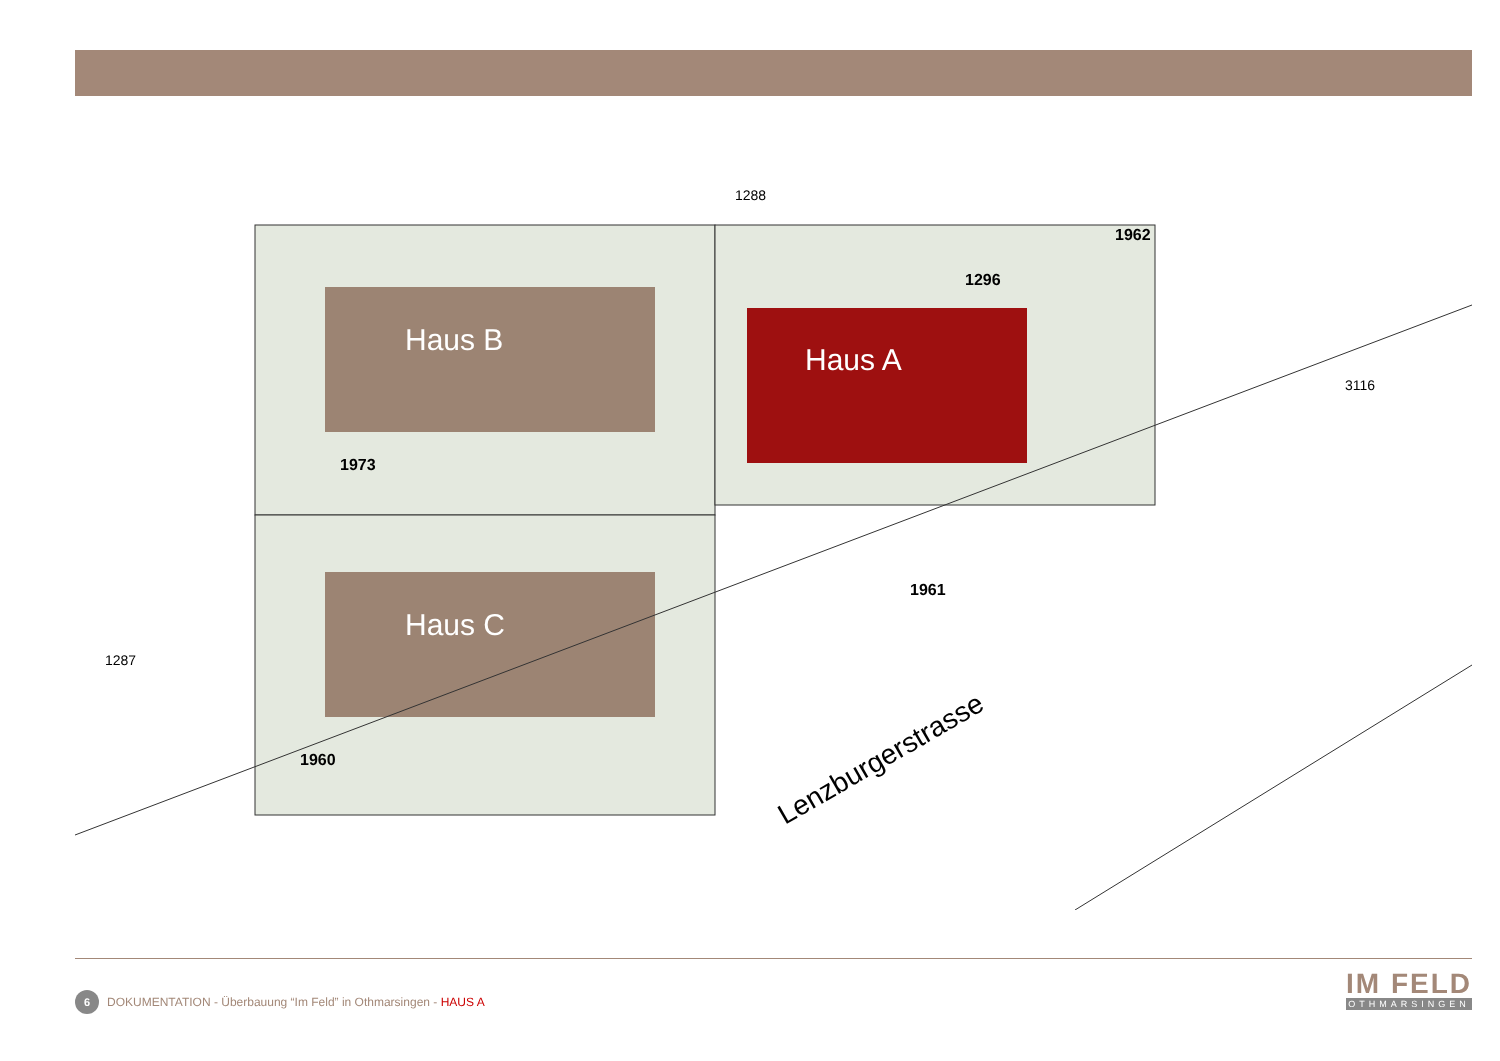1288
Haus B
Haus A
Haus C
1973
1960
1961
1296
1962
3116
1287
Lenzburgerstrasse
6 DOKUMENTATION - Überbauung “Im Feld” in Othmarsingen - HAUS A
IM FELD
OTHMARSINGEN